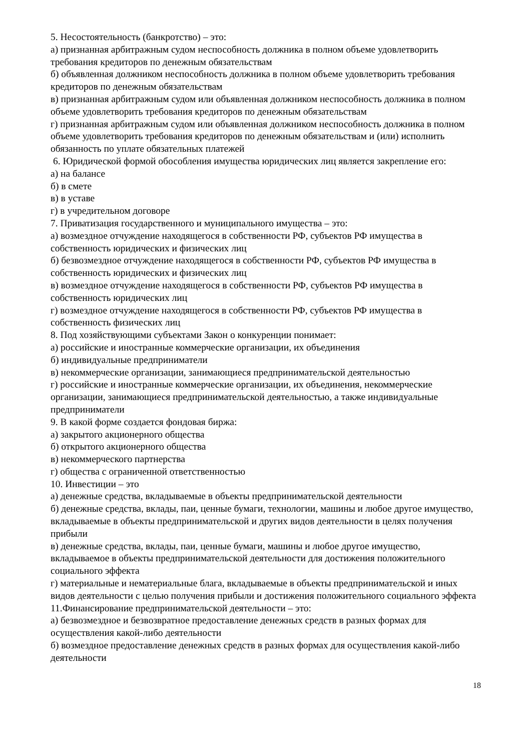5. Несостоятельность (банкротство) – это:
а) признанная арбитражным судом неспособность должника в полном объеме удовлетворить требования кредиторов по денежным обязательствам
б) объявленная должником неспособность должника в полном объеме удовлетворить требования кредиторов по денежным обязательствам
в) признанная арбитражным судом или объявленная должником неспособность должника в полном объеме удовлетворить требования кредиторов по денежным обязательствам
г) признанная арбитражным судом или объявленная должником неспособность должника в полном объеме удовлетворить требования кредиторов по денежным обязательствам и (или) исполнить обязанность по уплате обязательных платежей
6. Юридической формой обособления имущества юридических лиц является закрепление его:
а) на балансе
б) в смете
в) в уставе
г) в учредительном договоре
7. Приватизация государственного и муниципального имущества – это:
а) возмездное отчуждение находящегося в собственности РФ, субъектов РФ имущества в собственность юридических и физических лиц
б) безвозмездное отчуждение находящегося в собственности РФ, субъектов РФ имущества в собственность юридических и физических лиц
в) возмездное отчуждение находящегося в собственности РФ, субъектов РФ имущества в собственность юридических лиц
г) возмездное отчуждение находящегося в собственности РФ, субъектов РФ имущества в собственность физических лиц
8. Под хозяйствующими субъектами Закон о конкуренции понимает:
а) российские и иностранные коммерческие организации, их объединения
б) индивидуальные предприниматели
в) некоммерческие организации, занимающиеся предпринимательской деятельностью
г) российские и иностранные коммерческие организации, их объединения, некоммерческие организации, занимающиеся предпринимательской деятельностью, а также индивидуальные предприниматели
9. В какой форме создается фондовая биржа:
а) закрытого акционерного общества
б) открытого акционерного общества
в) некоммерческого партнерства
г) общества с ограниченной ответственностью
10. Инвестиции – это
а) денежные средства, вкладываемые в объекты предпринимательской деятельности
б) денежные средства, вклады, паи, ценные бумаги, технологии, машины и любое другое имущество, вкладываемые в объекты предпринимательской и других видов деятельности в целях получения прибыли
в) денежные средства, вклады, паи, ценные бумаги, машины и любое другое имущество, вкладываемое в объекты предпринимательской деятельности для достижения положительного социального эффекта
г) материальные и нематериальные блага, вкладываемые в объекты предпринимательской и иных видов деятельности с целью получения прибыли и достижения положительного социального эффекта
11.Финансирование предпринимательской деятельности – это:
а) безвозмездное и безвозвратное предоставление денежных средств в разных формах для осуществления какой-либо деятельности
б) возмездное предоставление денежных средств в разных формах для осуществления какой-либо деятельности
18